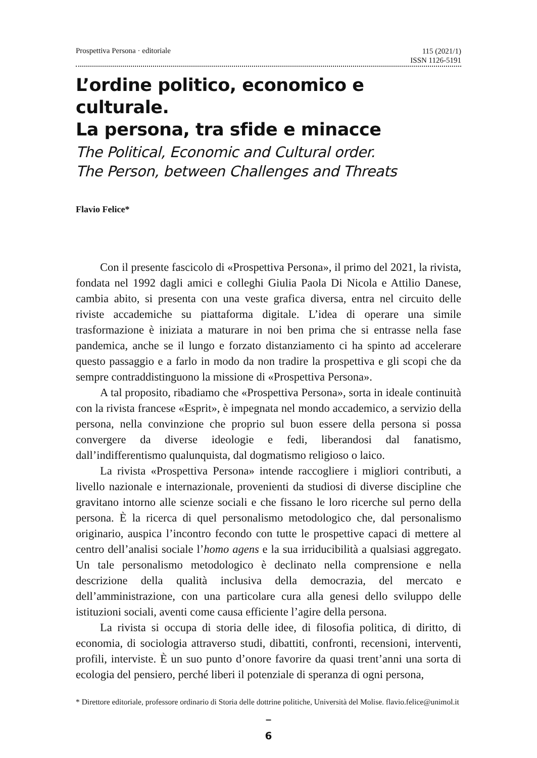Prospettiva Persona · editoriale 115 (2021/1)
ISSN 1126-5191
L’ordine politico, economico e culturale.
La persona, tra sfide e minacce
The Political, Economic and Cultural order.
The Person, between Challenges and Threats
Flavio Felice*
Con il presente fascicolo di «Prospettiva Persona», il primo del 2021, la rivista, fondata nel 1992 dagli amici e colleghi Giulia Paola Di Nicola e Attilio Danese, cambia abito, si presenta con una veste grafica diversa, entra nel circuito delle riviste accademiche su piattaforma digitale. L’idea di operare una simile trasformazione è iniziata a maturare in noi ben prima che si entrasse nella fase pandemica, anche se il lungo e forzato distanziamento ci ha spinto ad accelerare questo passaggio e a farlo in modo da non tradire la prospettiva e gli scopi che da sempre contraddistinguono la missione di «Prospettiva Persona».
A tal proposito, ribadiamo che «Prospettiva Persona», sorta in ideale continuità con la rivista francese «Esprit», è impegnata nel mondo accademico, a servizio della persona, nella convinzione che proprio sul buon essere della persona si possa convergere da diverse ideologie e fedi, liberandosi dal fanatismo, dall’indifferentismo qualunquista, dal dogmatismo religioso o laico.
La rivista «Prospettiva Persona» intende raccogliere i migliori contributi, a livello nazionale e internazionale, provenienti da studiosi di diverse discipline che gravitano intorno alle scienze sociali e che fissano le loro ricerche sul perno della persona. È la ricerca di quel personalismo metodologico che, dal personalismo originario, auspica l’incontro fecondo con tutte le prospettive capaci di mettere al centro dell’analisi sociale l’homo agens e la sua irriducibilità a qualsiasi aggregato. Un tale personalismo metodologico è declinato nella comprensione e nella descrizione della qualità inclusiva della democrazia, del mercato e dell’amministrazione, con una particolare cura alla genesi dello sviluppo delle istituzioni sociali, aventi come causa efficiente l’agire della persona.
La rivista si occupa di storia delle idee, di filosofia politica, di diritto, di economia, di sociologia attraverso studi, dibattiti, confronti, recensioni, interventi, profili, interviste. È un suo punto d’onore favorire da quasi trent’anni una sorta di ecologia del pensiero, perché liberi il potenziale di speranza di ogni persona,
* Direttore editoriale, professore ordinario di Storia delle dottrine politiche, Università del Molise. flavio.felice@unimol.it
‾
6